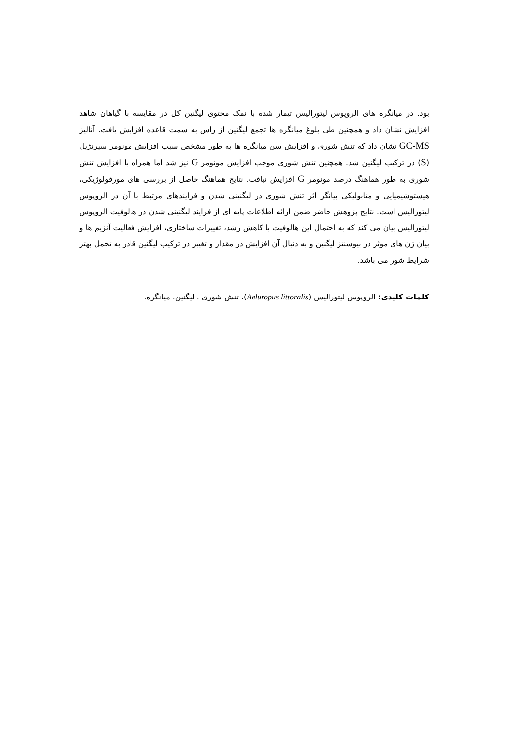بود. در میانگره های الروپوس لیتورالیس تیمار شده با نمک محتوی لیگنین کل در مقایسه با گیاهان شاهد افزایش نشان داد و همچنین طی بلوغ میانگره ها تجمع لیگنین از راس به سمت قاعده افزایش یافت. آنالیز GC-MS نشان داد که تنش شوری و افزایش سن میانگره ها به طور مشخص سبب افزایش مونومر سیرنژیل (S) در ترکیب لیگنین شد. همچنین تنش شوری موجب افزایش مونومر G نیز شد اما همراه با افزایش تنش شوری به طور هماهنگ درصد مونومر G افزایش نیافت. نتایج هماهنگ حاصل از بررسی های مورفولوژیکی، هیستوشیمیایی و متابولیکی بیانگر اثر تنش شوری در لیگنینی شدن و فرایندهای مرتبط با آن در الروپوس لیتورالیس است. نتایج پژوهش حاضر ضمن ارائه اطلاعات پایه ای از فرایند لیگنینی شدن در هالوفیت الروپوس لیتورالیس بیان می کند که به احتمال این هالوفیت با کاهش رشد، تغییرات ساختاری، افزایش فعالیت آنزیم ها و بیان ژن های موثر در بیوسنتز لیگنین و به دنبال آن افزایش در مقدار و تغییر در ترکیب لیگنین قادر به تحمل بهتر شرایط شور می باشد.
کلمات کلیدی: الروپوس لیتورالیس (Aeluropus littoralis)، تنش شوری ، لیگنین، میانگره.